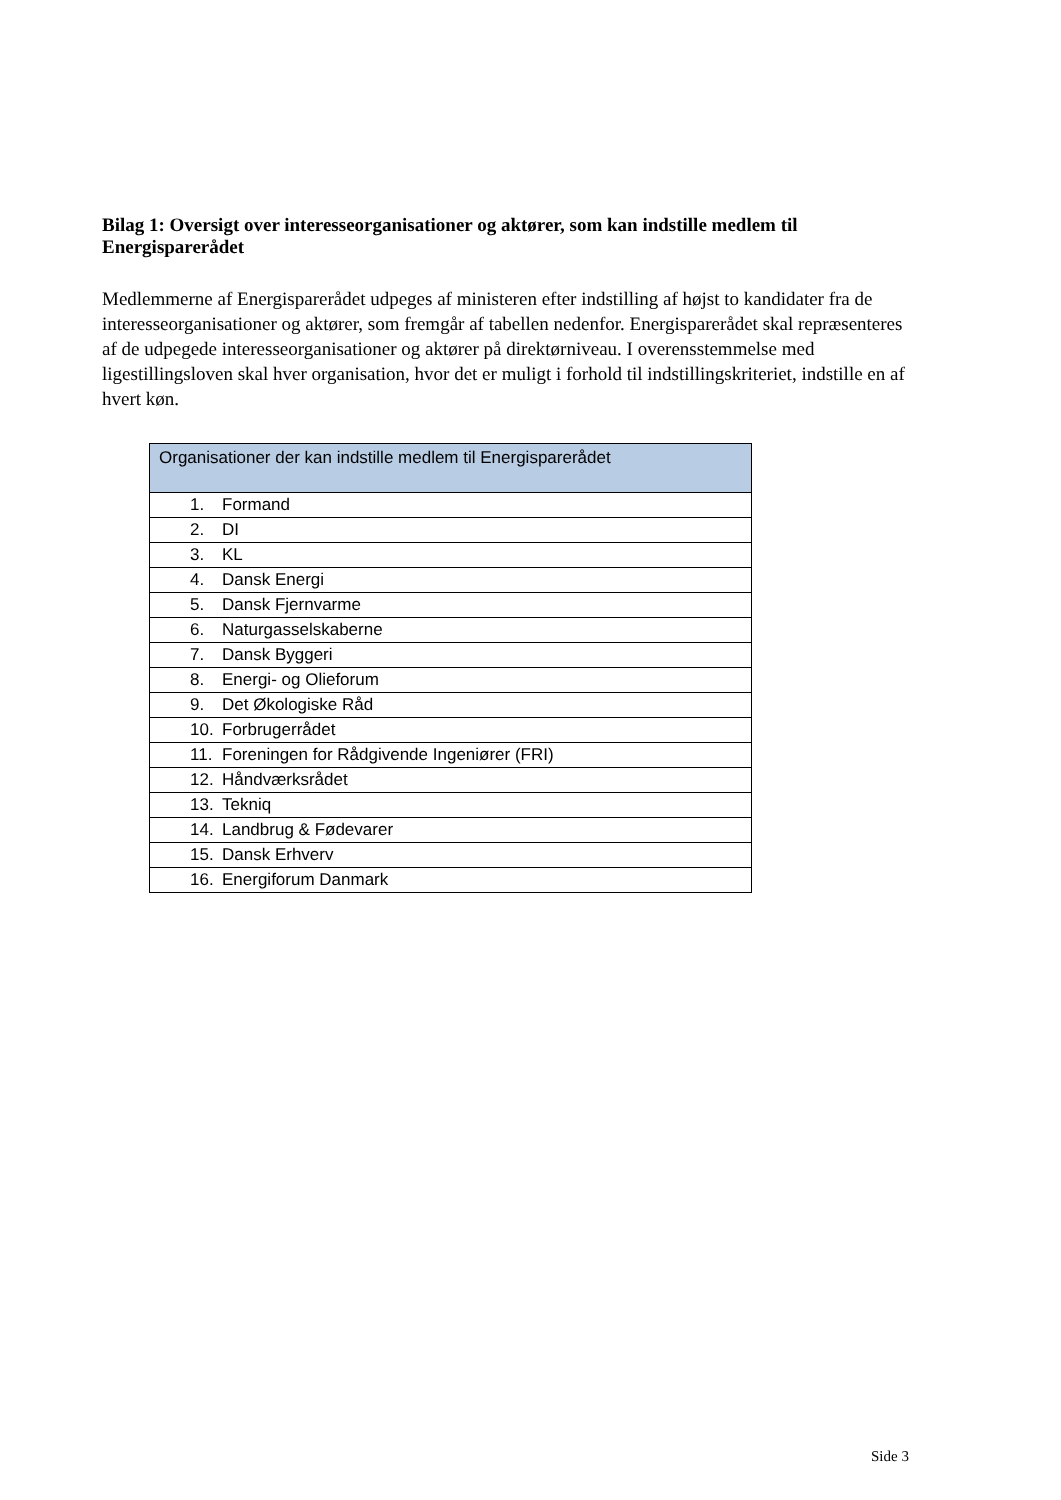Bilag 1: Oversigt over interesseorganisationer og aktører, som kan indstille medlem til Energisparerådet
Medlemmerne af Energisparerådet udpeges af ministeren efter indstilling af højst to kandidater fra de interesseorganisationer og aktører, som fremgår af tabellen nedenfor. Energisparerådet skal repræsenteres af de udpegede interesseorganisationer og aktører på direktørniveau. I overensstemmelse med ligestillingsloven skal hver organisation, hvor det er muligt i forhold til indstillingskriteriet, indstille en af hvert køn.
| Organisationer der kan indstille medlem til Energisparerådet |
| --- |
| 1. Formand |
| 2. DI |
| 3. KL |
| 4. Dansk Energi |
| 5. Dansk Fjernvarme |
| 6. Naturgasselskaberne |
| 7. Dansk Byggeri |
| 8. Energi- og Olieforum |
| 9. Det Økologiske Råd |
| 10. Forbrugerrådet |
| 11. Foreningen for Rådgivende Ingeniører (FRI) |
| 12. Håndværksrådet |
| 13. Tekniq |
| 14. Landbrug & Fødevarer |
| 15. Dansk Erhverv |
| 16. Energiforum Danmark |
Side 3